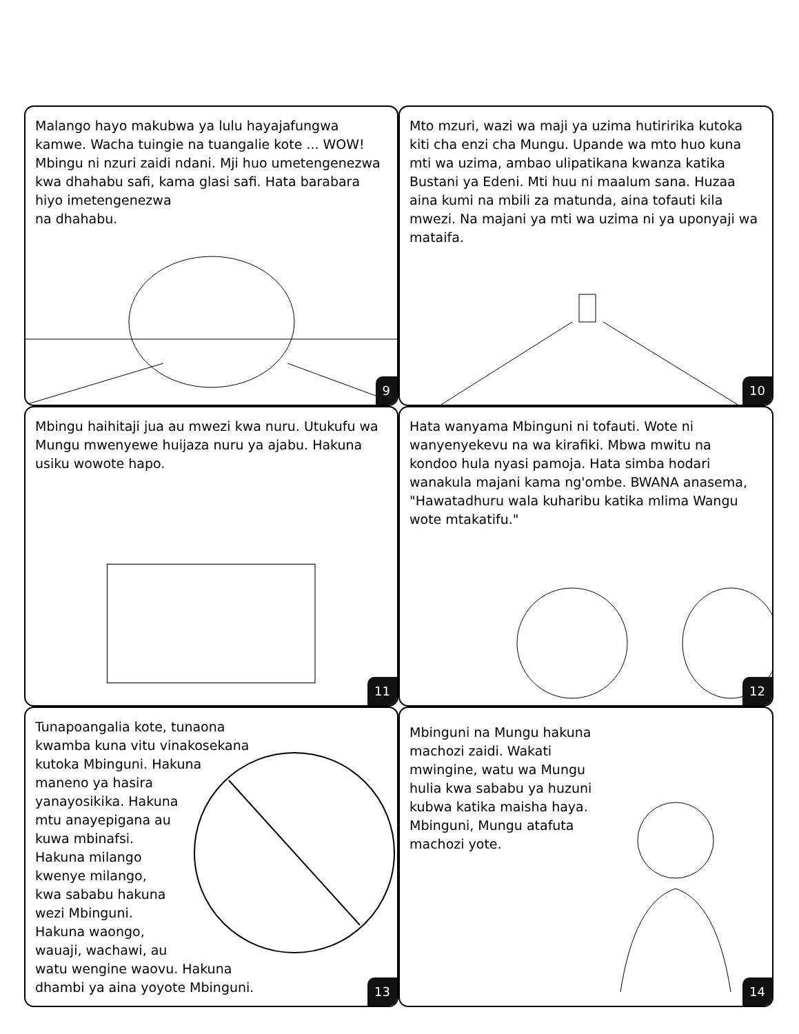Malango hayo makubwa ya lulu hayajafungwa kamwe. Wacha tuingie na tuangalie kote ... WOW! Mbingu ni nzuri zaidi ndani. Mji huo umetengenezwa kwa dhahabu safi, kama glasi safi. Hata barabara hiyo imetengenezwa
na dhahabu.
9
Mto mzuri, wazi wa maji ya uzima hutiririka kutoka kiti cha enzi cha Mungu. Upande wa mto huo kuna mti wa uzima, ambao ulipatikana kwanza katika Bustani ya Edeni. Mti huu ni maalum sana. Huzaa aina kumi na mbili za matunda, aina tofauti kila mwezi. Na majani ya mti wa uzima ni ya uponyaji wa mataifa.
10
Mbingu haihitaji jua au mwezi kwa nuru. Utukufu wa Mungu mwenyewe huijaza nuru ya ajabu. Hakuna usiku wowote hapo.
11
Hata wanyama Mbinguni ni tofauti. Wote ni wanyenyekevu na wa kirafiki. Mbwa mwitu na kondoo hula nyasi pamoja. Hata simba hodari wanakula majani kama ng'ombe. BWANA anasema, "Hawatadhuru wala kuharibu katika mlima Wangu wote mtakatifu."
12
Tunapoangalia kote, tunaona
kwamba kuna vitu vinakosekana
kutoka Mbinguni. Hakuna
maneno ya hasira
yanayosikika. Hakuna
mtu anayepigana au
kuwa mbinafsi.
Hakuna milango
kwenye milango,
kwa sababu hakuna
wezi Mbinguni.
Hakuna waongo,
wauaji, wachawi, au
watu wengine waovu. Hakuna
dhambi ya aina yoyote Mbinguni.
13
Mbinguni na Mungu hakuna
machozi zaidi. Wakati
mwingine, watu wa Mungu
hulia kwa sababu ya huzuni
kubwa katika maisha haya.
Mbinguni, Mungu atafuta
machozi yote.
14